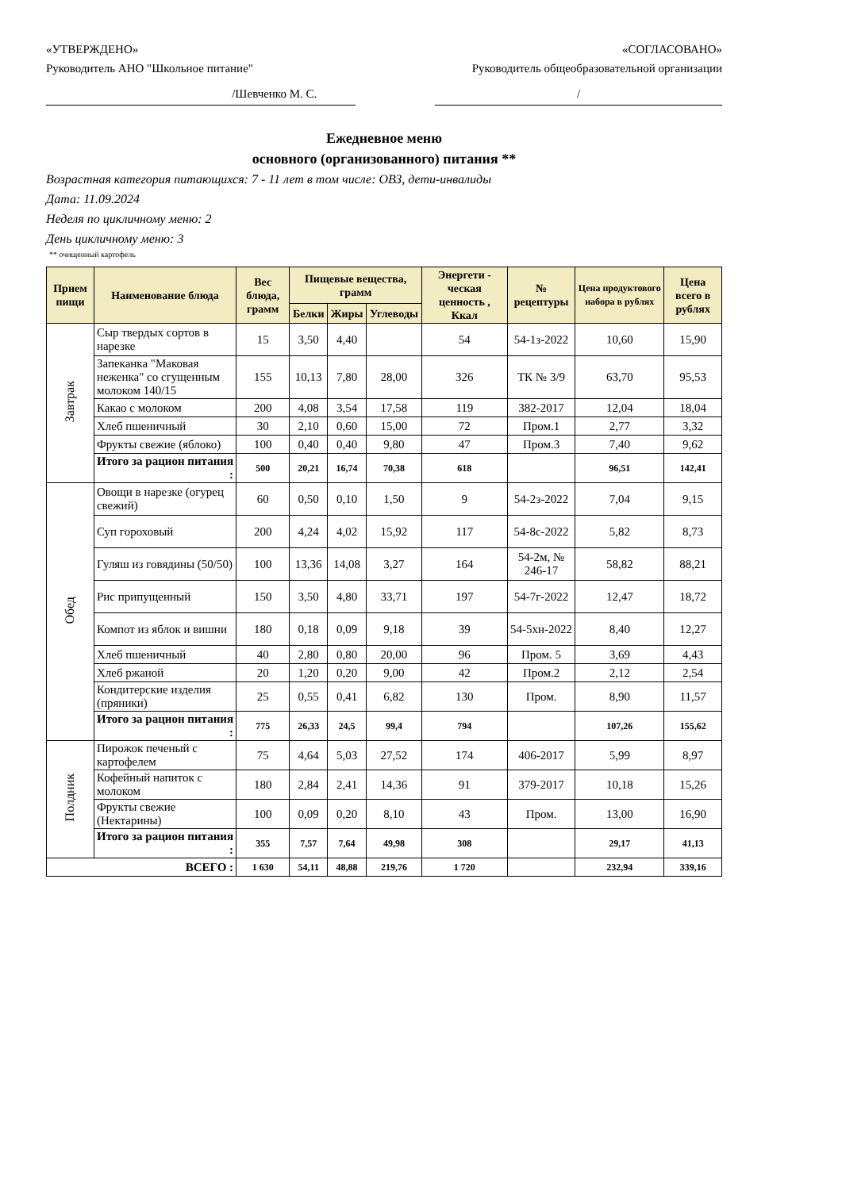«УТВЕРЖДЕНО»
Руководитель АНО "Школьное питание"
«СОГЛАСОВАНО»
Руководитель общеобразовательной организации
/Шевченко М. С. /
Ежедневное меню
основного (организованного) питания **
Возрастная категория питающихся: 7 - 11 лет в том числе: ОВЗ, дети-инвалиды
Дата: 11.09.2024
Неделя по цикличному меню: 2
День цикличному меню: 3
** очищенный картофель
| Прием пищи | Наименование блюда | Вес блюда, грамм | Пищевые вещества, грамм | | | Энергети - ческая ценность , Ккал | № рецептуры | Цена продуктового набора в рублях | Цена всего в рублях |
| --- | --- | --- | --- | --- | --- | --- | --- | --- | --- |
| | | | Белки | Жиры | Углеводы | | | | |
| Завтрак | Сыр твердых сортов в нарезке | 15 | 3,50 | 4,40 | | 54 | 54-1з-2022 | 10,60 | 15,90 |
| | Запеканка "Маковая неженка" со сгущенным молоком 140/15 | 155 | 10,13 | 7,80 | 28,00 | 326 | ТК № 3/9 | 63,70 | 95,53 |
| | Какао с молоком | 200 | 4,08 | 3,54 | 17,58 | 119 | 382-2017 | 12,04 | 18,04 |
| | Хлеб пшеничный | 30 | 2,10 | 0,60 | 15,00 | 72 | Пром.1 | 2,77 | 3,32 |
| | Фрукты свежие (яблоко) | 100 | 0,40 | 0,40 | 9,80 | 47 | Пром.3 | 7,40 | 9,62 |
| | Итого за рацион питания : | 500 | 20,21 | 16,74 | 70,38 | 618 | | 96,51 | 142,41 |
| Обед | Овощи в нарезке (огурец свежий) | 60 | 0,50 | 0,10 | 1,50 | 9 | 54-2з-2022 | 7,04 | 9,15 |
| | Суп гороховый | 200 | 4,24 | 4,02 | 15,92 | 117 | 54-8с-2022 | 5,82 | 8,73 |
| | Гуляш из говядины (50/50) | 100 | 13,36 | 14,08 | 3,27 | 164 | 54-2м, № 246-17 | 58,82 | 88,21 |
| | Рис припущенный | 150 | 3,50 | 4,80 | 33,71 | 197 | 54-7г-2022 | 12,47 | 18,72 |
| | Компот из яблок и вишни | 180 | 0,18 | 0,09 | 9,18 | 39 | 54-5хн-2022 | 8,40 | 12,27 |
| | Хлеб пшеничный | 40 | 2,80 | 0,80 | 20,00 | 96 | Пром. 5 | 3,69 | 4,43 |
| | Хлеб ржаной | 20 | 1,20 | 0,20 | 9,00 | 42 | Пром.2 | 2,12 | 2,54 |
| | Кондитерские изделия (пряники) | 25 | 0,55 | 0,41 | 6,82 | 130 | Пром. | 8,90 | 11,57 |
| | Итого за рацион питания : | 775 | 26,33 | 24,5 | 99,4 | 794 | | 107,26 | 155,62 |
| Полдник | Пирожок печеный с картофелем | 75 | 4,64 | 5,03 | 27,52 | 174 | 406-2017 | 5,99 | 8,97 |
| | Кофейный напиток с молоком | 180 | 2,84 | 2,41 | 14,36 | 91 | 379-2017 | 10,18 | 15,26 |
| | Фрукты свежие (Нектарины) | 100 | 0,09 | 0,20 | 8,10 | 43 | Пром. | 13,00 | 16,90 |
| | Итого за рацион питания : | 355 | 7,57 | 7,64 | 49,98 | 308 | | 29,17 | 41,13 |
| ВСЕГО : | | 1 630 | 54,11 | 48,88 | 219,76 | 1 720 | | 232,94 | 339,16 |